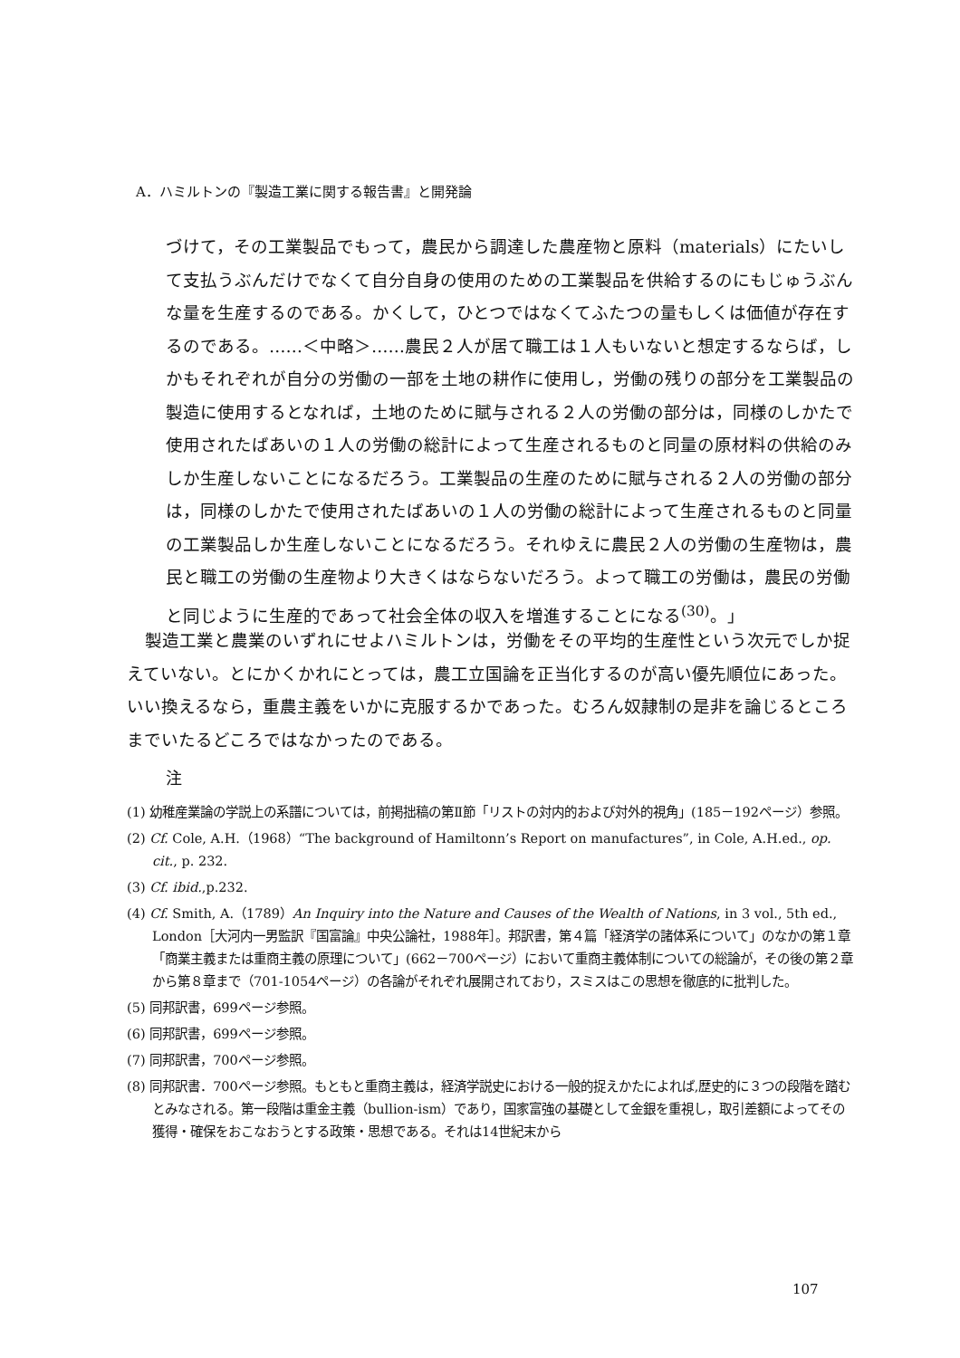A．ハミルトンの『製造工業に関する報告書』と開発論
づけて，その工業製品でもって，農民から調達した農産物と原料（materials）にたいして支払うぶんだけでなくて自分自身の使用のための工業製品を供給するのにもじゅうぶんな量を生産するのである。かくして，ひとつではなくてふたつの量もしくは価値が存在するのである。……＜中略＞……農民２人が居て職工は１人もいないと想定するならば，しかもそれぞれが自分の労働の一部を土地の耕作に使用し，労働の残りの部分を工業製品の製造に使用するとなれば，土地のために賦与される２人の労働の部分は，同様のしかたで使用されたばあいの１人の労働の総計によって生産されるものと同量の原材料の供給のみしか生産しないことになるだろう。工業製品の生産のために賦与される２人の労働の部分は，同様のしかたで使用されたばあいの１人の労働の総計によって生産されるものと同量の工業製品しか生産しないことになるだろう。それゆえに農民２人の労働の生産物は，農民と職工の労働の生産物より大きくはならないだろう。よって職工の労働は，農民の労働と同じように生産的であって社会全体の収入を増進することになる<sup>(30)</sup>。」
製造工業と農業のいずれにせよハミルトンは，労働をその平均的生産性という次元でしか捉えていない。とにかくかれにとっては，農工立国論を正当化するのが高い優先順位にあった。いい換えるなら，重農主義をいかに克服するかであった。むろん奴隷制の是非を論じるところまでいたるどころではなかったのである。
注
(1) 幼稚産業論の学説上の系譜については，前掲拙稿の第Ⅱ節「リストの対内的および対外的視角」(185－192ページ）参照。
(2) Cf. Cole, A.H.（1968）“The background of Hamiltonn’s Report on manufactures”, in Cole, A.H.ed., op. cit., p. 232.
(3) Cf. ibid.,p.232.
(4) Cf. Smith, A.（1789）An Inquiry into the Nature and Causes of the Wealth of Nations, in 3 vol., 5th ed., London［大河内一男監訳『国富論』中央公論社，1988年］。邦訳書，第４篇「経済学の諸体系について」のなかの第１章「商業主義または重商主義の原理について」(662－700ページ）において重商主義体制についての総論が，その後の第２章から第８章まで（701-1054ページ）の各論がそれぞれ展開されており，スミスはこの思想を徹底的に批判した。
(5) 同邦訳書，699ページ参照。
(6) 同邦訳書，699ページ参照。
(7) 同邦訳書，700ページ参照。
(8) 同邦訳書．700ページ参照。もともと重商主義は，経済学説史における一般的捉えかたによれば,歴史的に３つの段階を踏むとみなされる。第一段階は重金主義（bullion-ism）であり，国家富強の基礎として金銀を重視し，取引差額によってその獲得・確保をおこなおうとする政策・思想である。それは14世紀末から
107